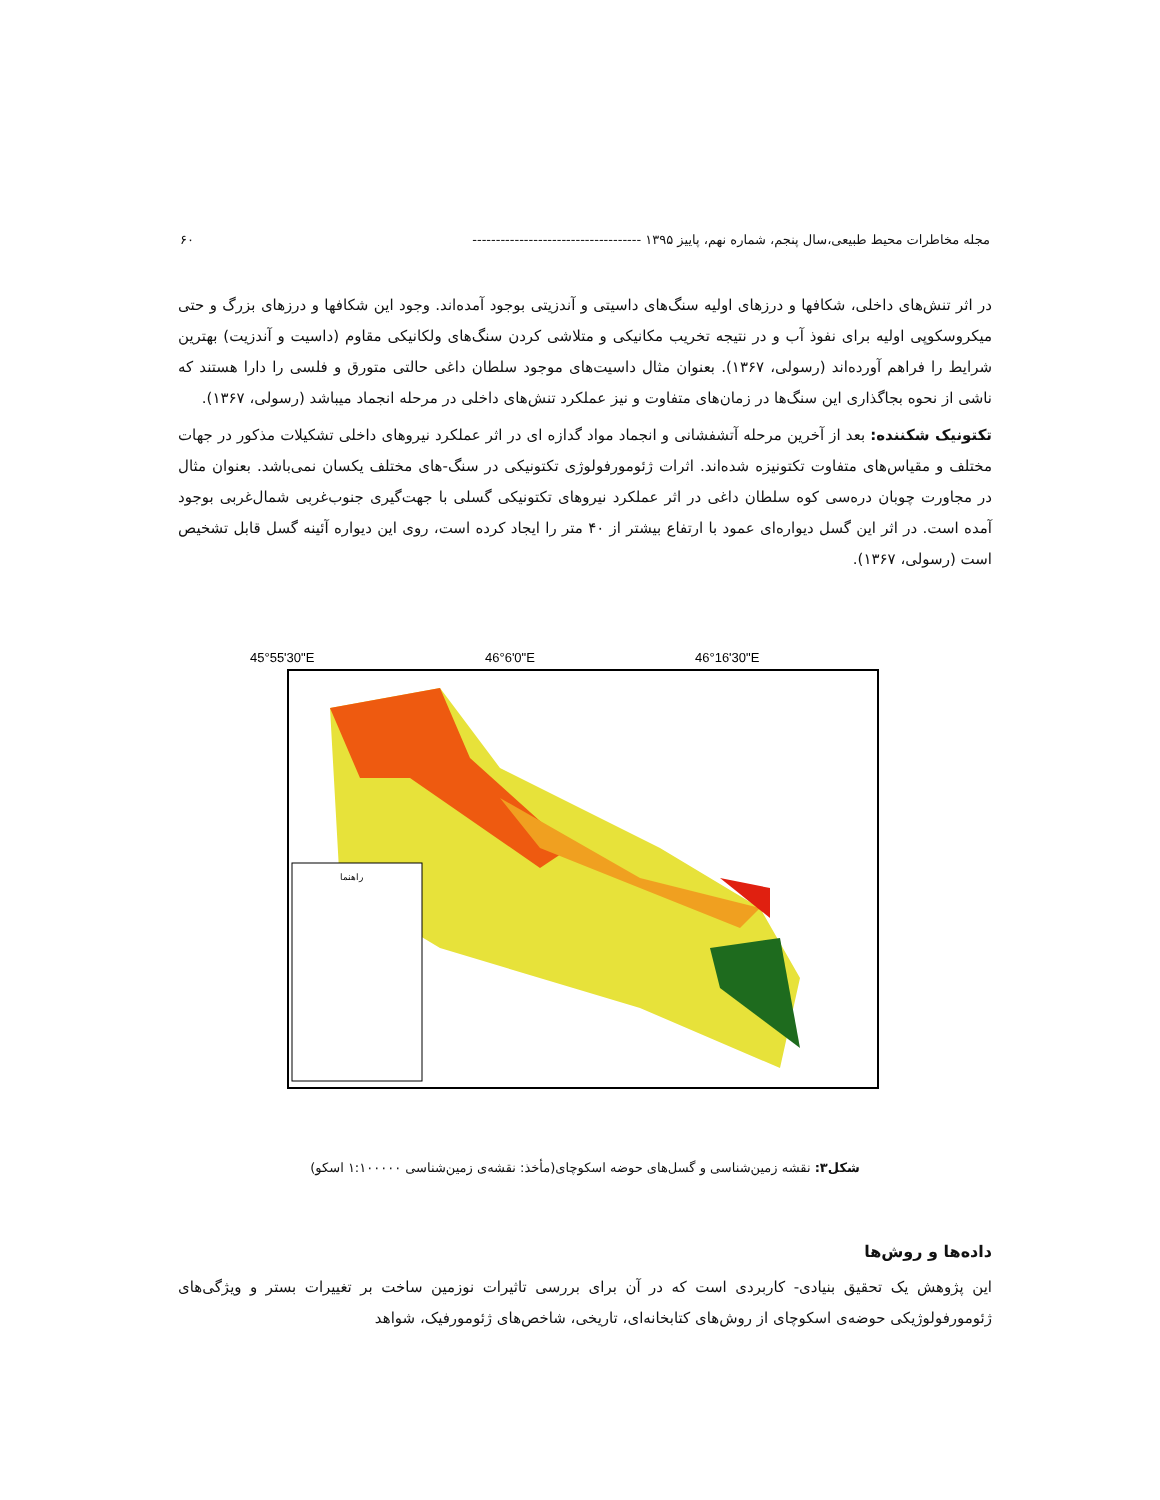مجله مخاطرات محیط طبیعی،سال پنجم، شماره نهم، پاییز ۱۳۹۵ ------------------------------------ ۶۰
در اثر تنش‌های داخلی، شکافها و درزهای اولیه سنگ‌های داسیتی و آندزیتی بوجود آمده‌اند. وجود این شکافها و درزهای بزرگ و حتی میکروسکوپی اولیه برای نفوذ آب و در نتیجه تخریب مکانیکی و متلاشی کردن سنگ‌های ولکانیکی مقاوم (داسیت و آندزیت) بهترین شرایط را فراهم آورده‌اند (رسولی، ۱۳۶۷). بعنوان مثال داسیت‌های موجود سلطان داغی حالتی متورق و فلسی را دارا هستند که ناشی از نحوه بجاگذاری این سنگ‌ها در زمان‌های متفاوت و نیز عملکرد تنش‌های داخلی در مرحله انجماد میباشد (رسولی، ۱۳۶۷).
تکتونیک شکننده: بعد از آخرین مرحله آتشفشانی و انجماد مواد گدازه ای در اثر عملکرد نیروهای داخلی تشکیلات مذکور در جهات مختلف و مقیاس‌های متفاوت تکتونیزه شده‌اند. اثرات ژئومورفولوژی تکتونیکی در سنگ-های مختلف یکسان نمی‌باشد. بعنوان مثال در مجاورت چوبان دره‌سی کوه سلطان داغی در اثر عملکرد نیروهای تکتونیکی گسلی با جهت‌گیری جنوب‌غربی شمال‌غربی بوجود آمده است. در اثر این گسل دیواره‌ای عمود با ارتفاع بیشتر از ۴۰ متر را ایجاد کرده است، روی این دیواره آئینه گسل قابل تشخیص است (رسولی، ۱۳۶۷).
45°55'30"E
46°6'0"E
46°16'30"E
راهنما
شکل۳: نقشه زمین‌شناسی و گسل‌های حوضه اسکوچای(مأخذ: نقشه‌ی زمین‌شناسی ۱:۱۰۰۰۰۰ اسکو)
داده‌ها و روش‌ها
این پژوهش یک تحقیق بنیادی- کاربردی است که در آن برای بررسی تاثیرات نوزمین ساخت بر تغییرات بستر و ویژگی‌های ژئومورفولوژیکی حوضه‌ی اسکوچای از روش‌های کتابخانه‌ای، تاریخی، شاخص‌های ژئومورفیک، شواهد